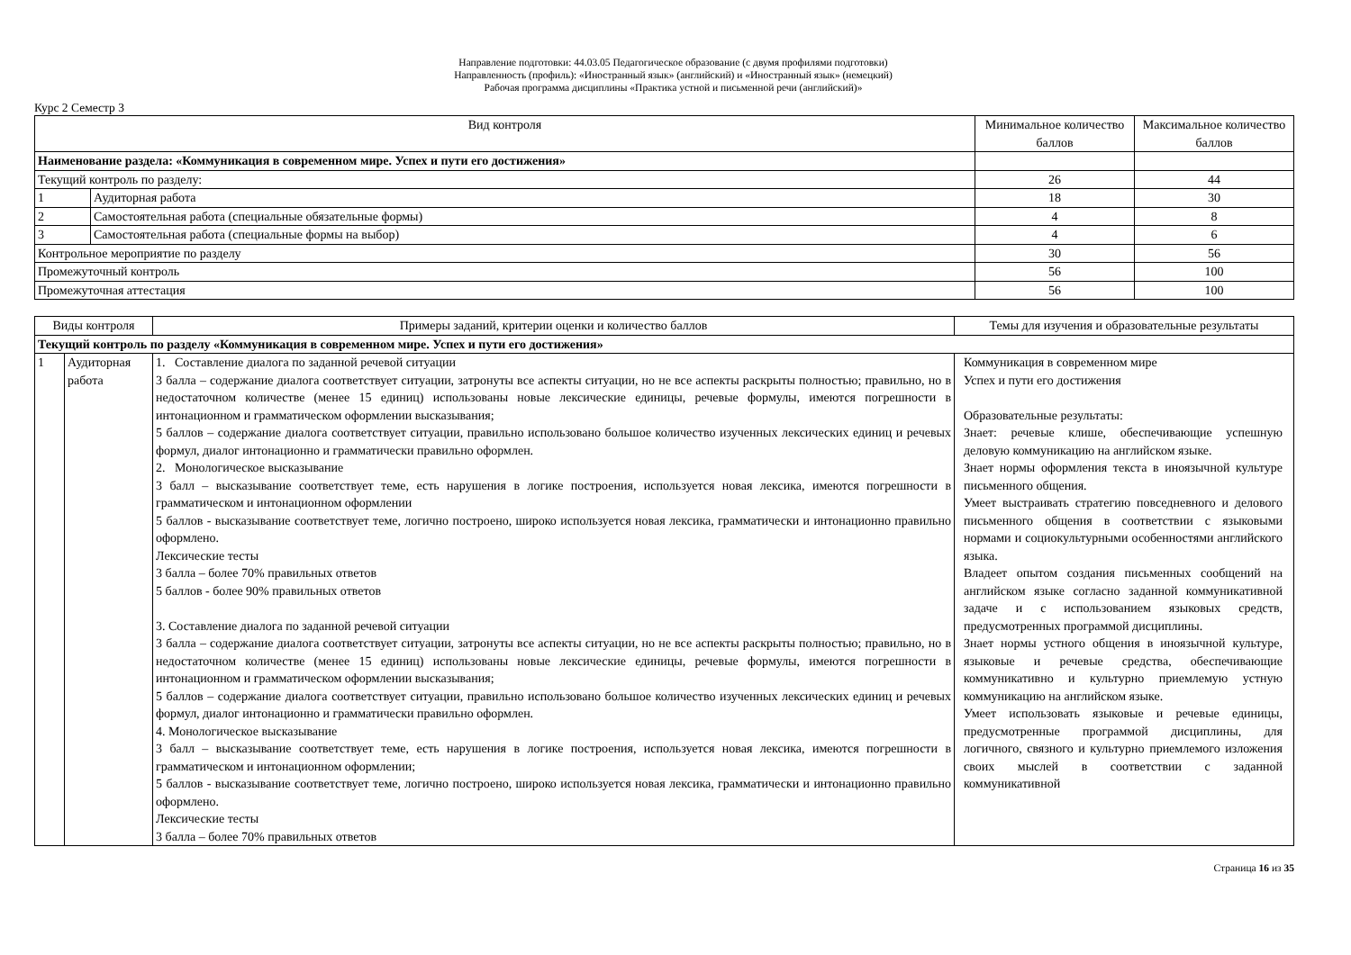Направление подготовки: 44.03.05 Педагогическое образование (с двумя профилями подготовки)
Направленность (профиль): «Иностранный язык» (английский) и «Иностранный язык» (немецкий)
Рабочая программа дисциплины «Практика устной и письменной речи (английский)»
Курс 2 Семестр 3
| Вид контроля | | Минимальное количество баллов | Максимальное количество баллов |
| --- | --- | --- | --- |
| Наименование раздела: «Коммуникация в современном мире. Успех и пути его достижения» | | | |
| Текущий контроль по разделу: | | 26 | 44 |
| 1 | Аудиторная работа | 18 | 30 |
| 2 | Самостоятельная работа (специальные обязательные формы) | 4 | 8 |
| 3 | Самостоятельная работа (специальные формы на выбор) | 4 | 6 |
| Контрольное мероприятие по разделу | | 30 | 56 |
| Промежуточный контроль | | 56 | 100 |
| Промежуточная аттестация | | 56 | 100 |
| Виды контроля | | Примеры заданий, критерии оценки и количество баллов | Темы для изучения и образовательные результаты |
| --- | --- | --- | --- |
| Текущий контроль по разделу «Коммуникация в современном мире. Успех и пути его достижения» | | | |
| 1 | Аудиторная работа | 1. Составление диалога по заданной речевой ситуации 3 балла – содержание диалога соответствует ситуации, затронуты все аспекты ситуации, но не все аспекты раскрыты полностью; правильно, но в недостаточном количестве (менее 15 единиц) использованы новые лексические единицы, речевые формулы, имеются погрешности в интонационном и грамматическом оформлении высказывания; 5 баллов – содержание диалога соответствует ситуации, правильно использовано большое количество изученных лексических единиц и речевых формул, диалог интонационно и грамматически правильно оформлен. 2. Монологическое высказывание 3 балл – высказывание соответствует теме, есть нарушения в логике построения, используется новая лексика, имеются погрешности в грамматическом и интонационном оформлении 5 баллов - высказывание соответствует теме, логично построено, широко используется новая лексика, грамматически и интонационно правильно оформлено. Лексические тесты 3 балла – более 70% правильных ответов 5 баллов - более 90% правильных ответов 3. Составление диалога по заданной речевой ситуации 3 балла – содержание диалога соответствует ситуации, затронуты все аспекты ситуации, но не все аспекты раскрыты полностью; правильно, но в недостаточном количестве (менее 15 единиц) использованы новые лексические единицы, речевые формулы, имеются погрешности в интонационном и грамматическом оформлении высказывания; 5 баллов – содержание диалога соответствует ситуации, правильно использовано большое количество изученных лексических единиц и речевых формул, диалог интонационно и грамматически правильно оформлен. 4. Монологическое высказывание 3 балл – высказывание соответствует теме, есть нарушения в логике построения, используется новая лексика, имеются погрешности в грамматическом и интонационном оформлении; 5 баллов - высказывание соответствует теме, логично построено, широко используется новая лексика, грамматически и интонационно правильно оформлено. Лексические тесты 3 балла – более 70% правильных ответов | Коммуникация в современном мире Успех и пути его достижения Образовательные результаты: Знает: речевые клише, обеспечивающие успешную деловую коммуникацию на английском языке. Знает нормы оформления текста в иноязычной культуре письменного общения. Умеет выстраивать стратегию повседневного и делового письменного общения в соответствии с языковыми нормами и социокультурными особенностями английского языка. Владеет опытом создания письменных сообщений на английском языке согласно заданной коммуникативной задаче и с использованием языковых средств, предусмотренных программой дисциплины. Знает нормы устного общения в иноязычной культуре, языковые и речевые средства, обеспечивающие коммуникативно и культурно приемлемую устную коммуникацию на английском языке. Умеет использовать языковые и речевые единицы, предусмотренные программой дисциплины, для логичного, связного и культурно приемлемого изложения своих мыслей в соответствии с заданной коммуникативной |
Страница 16 из 35